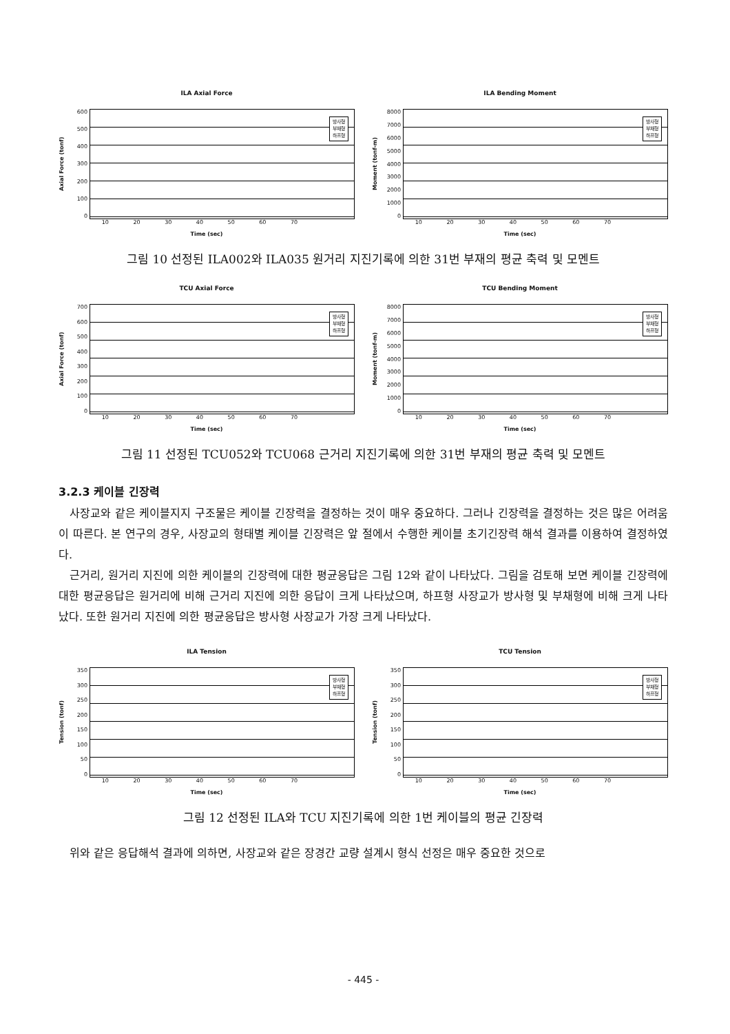ILA Axial Force
Axial Force (tonf)
600
500
400
300
200
100
0
방사형
부채형
하프형
10 20 30 40 50 60 70
Time (sec)
ILA Bending Moment
Moment (tonf-m)
8000
7000
6000
5000
4000
3000
2000
1000
0
방사형
부채형
하프형
10 20 30 40 50 60 70
Time (sec)
그림 10 선정된 ILA002와 ILA035 원거리 지진기록에 의한 31번 부재의 평균 축력 및 모멘트
TCU Axial Force
Axial Force (tonf)
700
600
500
400
300
200
100
0
방사형
부채형
하프형
10 20 30 40 50 60 70
Time (sec)
TCU Bending Moment
Moment (tonf-m)
8000
7000
6000
5000
4000
3000
2000
1000
0
방사형
부채형
하프형
10 20 30 40 50 60 70
Time (sec)
그림 11 선정된 TCU052와 TCU068 근거리 지진기록에 의한 31번 부재의 평균 축력 및 모멘트
3.2.3 케이블 긴장력
사장교와 같은 케이블지지 구조물은 케이블 긴장력을 결정하는 것이 매우 중요하다. 그러나 긴장력을 결정하는 것은 많은 어려움이 따른다. 본 연구의 경우, 사장교의 형태별 케이블 긴장력은 앞 절에서 수행한 케이블 초기긴장력 해석 결과를 이용하여 결정하였다.
근거리, 원거리 지진에 의한 케이블의 긴장력에 대한 평균응답은 그림 12와 같이 나타났다. 그림을 검토해 보면 케이블 긴장력에 대한 평균응답은 원거리에 비해 근거리 지진에 의한 응답이 크게 나타났으며, 하프형 사장교가 방사형 및 부채형에 비해 크게 나타났다. 또한 원거리 지진에 의한 평균응답은 방사형 사장교가 가장 크게 나타났다.
ILA Tension
Tension (tonf)
350
300
250
200
150
100
50
0
방사형
부채형
하프형
10 20 30 40 50 60 70
Time (sec)
TCU Tension
Tension (tonf)
350
300
250
200
150
100
50
0
방사형
부채형
하프형
10 20 30 40 50 60 70
Time (sec)
그림 12 선정된 ILA와 TCU 지진기록에 의한 1번 케이블의 평균 긴장력
위와 같은 응답해석 결과에 의하면, 사장교와 같은 장경간 교량 설계시 형식 선정은 매우 중요한 것으로
- 445 -